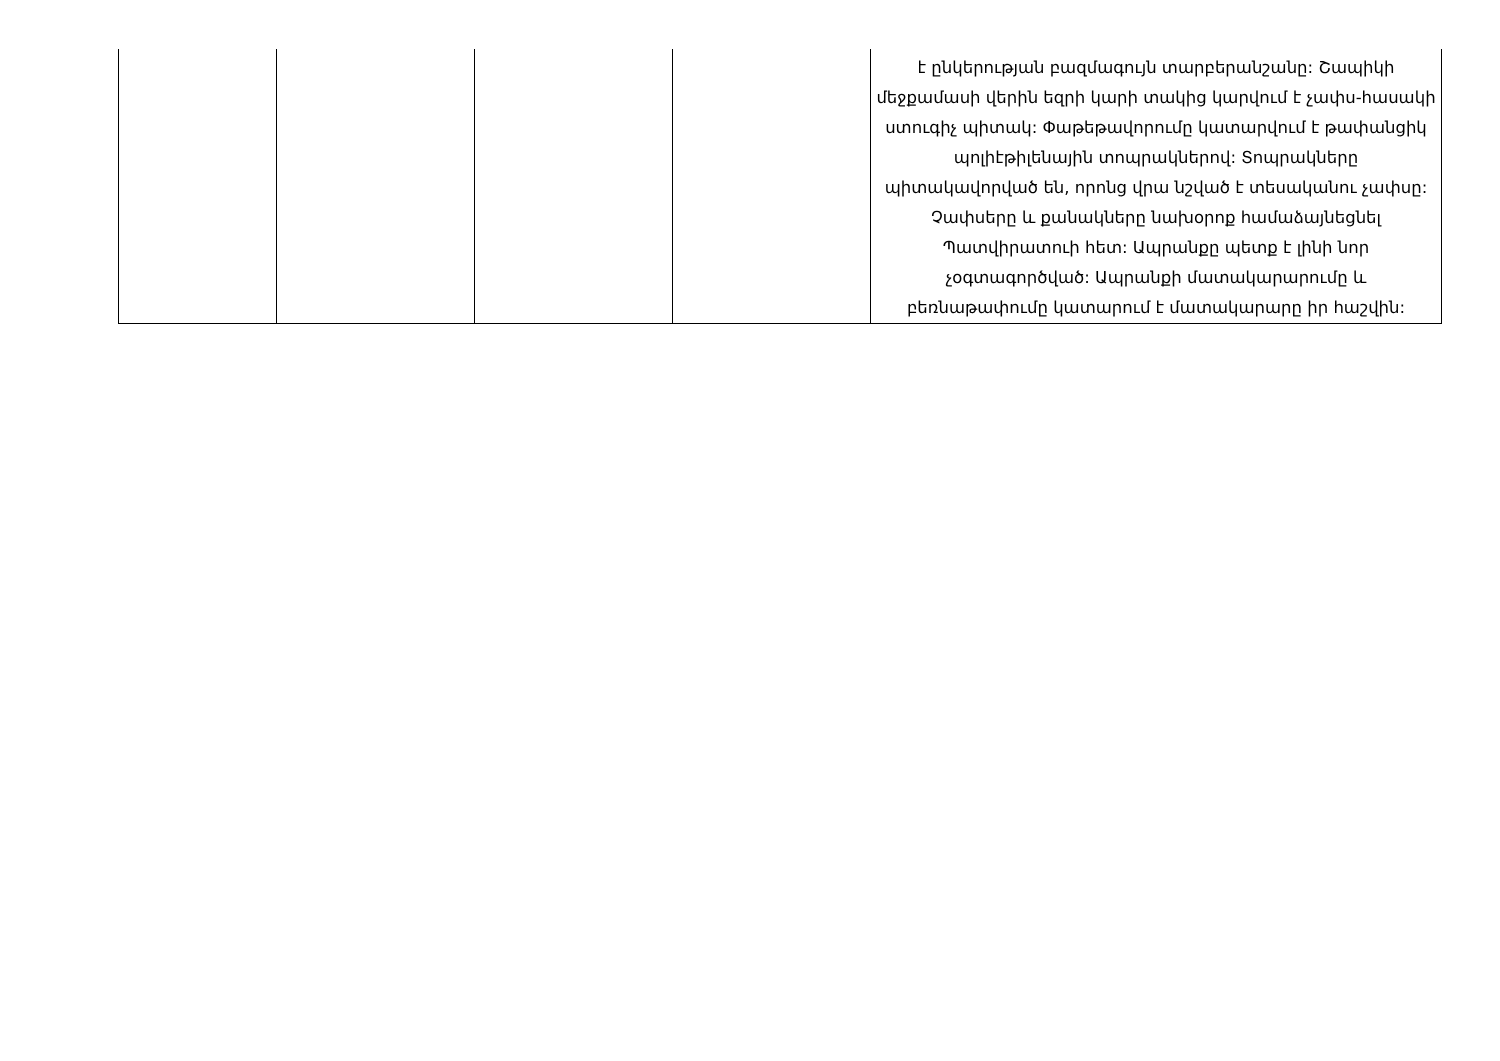| | | | | է ընկերության բազմագույն տարբերանշանը: Շապիկի մեջքամասի վերին եզրի կարի տակից կարվում է չափս-հասակի ստուգիչ պիտակ: Փաթեթավորումը կատարվում է թափանցիկ պոլիէթիլենային տոպրակներով: Տոպրակները պիտակավորված են, որոնց վրա նշված է տեսականու չափսը: Չափսերը և քանակները նախօրոք համաձայնեցնել Պատվիրատուի հետ: Ապրանքը պետք է լինի նոր չօգտագործված: Ապրանքի մատակարարումը և բեռնաթափումը կատարում է մատակարարը իր հաշվին: |